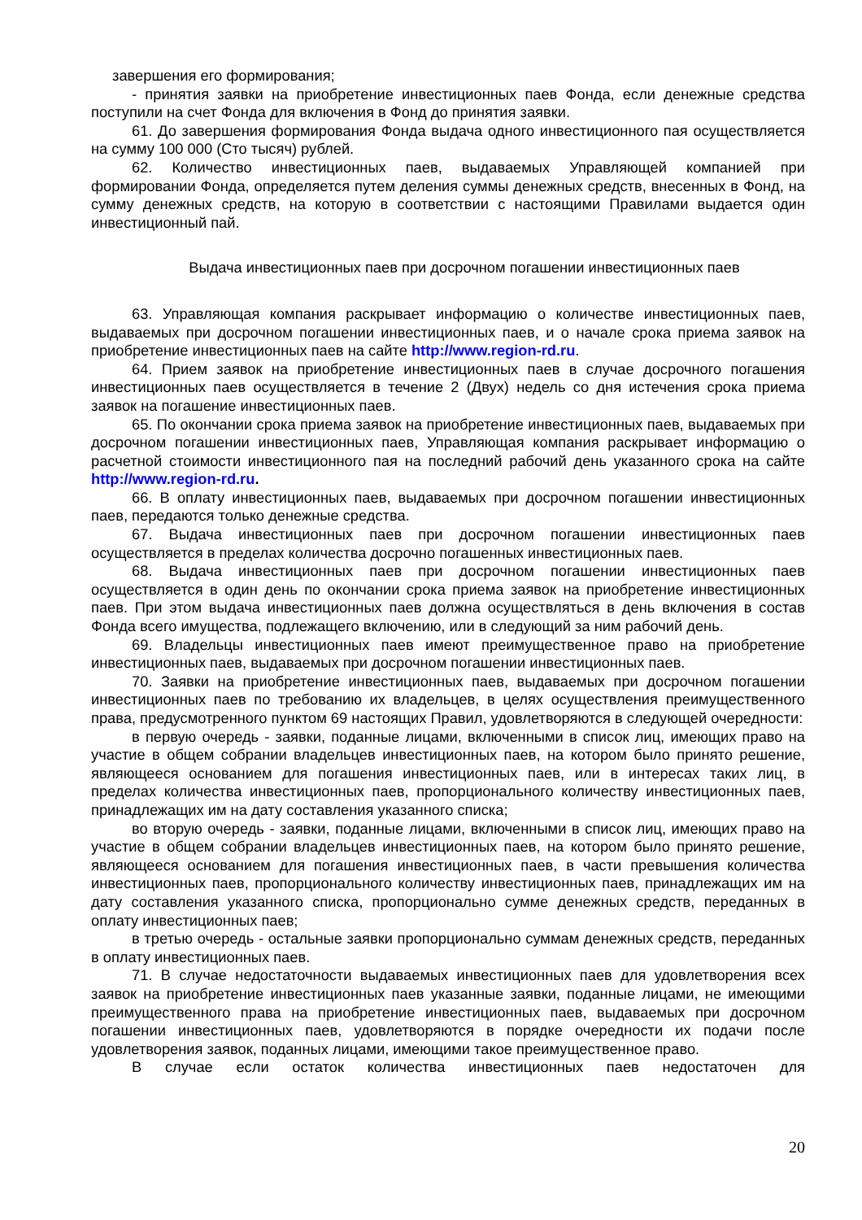завершения его формирования;
- принятия заявки на приобретение инвестиционных паев Фонда, если денежные средства поступили на счет Фонда для включения в Фонд до принятия заявки.
61. До завершения формирования Фонда выдача одного инвестиционного пая осуществляется на сумму 100 000 (Сто тысяч) рублей.
62. Количество инвестиционных паев, выдаваемых Управляющей компанией при формировании Фонда, определяется путем деления суммы денежных средств, внесенных в Фонд, на сумму денежных средств, на которую в соответствии с настоящими Правилами выдается один инвестиционный пай.
Выдача инвестиционных паев при досрочном погашении инвестиционных паев
63. Управляющая компания раскрывает информацию о количестве инвестиционных паев, выдаваемых при досрочном погашении инвестиционных паев, и о начале срока приема заявок на приобретение инвестиционных паев на сайте http://www.region-rd.ru.
64. Прием заявок на приобретение инвестиционных паев в случае досрочного погашения инвестиционных паев осуществляется в течение 2 (Двух) недель со дня истечения срока приема заявок на погашение инвестиционных паев.
65. По окончании срока приема заявок на приобретение инвестиционных паев, выдаваемых при досрочном погашении инвестиционных паев, Управляющая компания раскрывает информацию о расчетной стоимости инвестиционного пая на последний рабочий день указанного срока на сайте http://www.region-rd.ru.
66. В оплату инвестиционных паев, выдаваемых при досрочном погашении инвестиционных паев, передаются только денежные средства.
67. Выдача инвестиционных паев при досрочном погашении инвестиционных паев осуществляется в пределах количества досрочно погашенных инвестиционных паев.
68. Выдача инвестиционных паев при досрочном погашении инвестиционных паев осуществляется в один день по окончании срока приема заявок на приобретение инвестиционных паев. При этом выдача инвестиционных паев должна осуществляться в день включения в состав Фонда всего имущества, подлежащего включению, или в следующий за ним рабочий день.
69. Владельцы инвестиционных паев имеют преимущественное право на приобретение инвестиционных паев, выдаваемых при досрочном погашении инвестиционных паев.
70. Заявки на приобретение инвестиционных паев, выдаваемых при досрочном погашении инвестиционных паев по требованию их владельцев, в целях осуществления преимущественного права, предусмотренного пунктом 69 настоящих Правил, удовлетворяются в следующей очередности:
в первую очередь - заявки, поданные лицами, включенными в список лиц, имеющих право на участие в общем собрании владельцев инвестиционных паев, на котором было принято решение, являющееся основанием для погашения инвестиционных паев, или в интересах таких лиц, в пределах количества инвестиционных паев, пропорционального количеству инвестиционных паев, принадлежащих им на дату составления указанного списка;
во вторую очередь - заявки, поданные лицами, включенными в список лиц, имеющих право на участие в общем собрании владельцев инвестиционных паев, на котором было принято решение, являющееся основанием для погашения инвестиционных паев, в части превышения количества инвестиционных паев, пропорционального количеству инвестиционных паев, принадлежащих им на дату составления указанного списка, пропорционально сумме денежных средств, переданных в оплату инвестиционных паев;
в третью очередь - остальные заявки пропорционально суммам денежных средств, переданных в оплату инвестиционных паев.
71. В случае недостаточности выдаваемых инвестиционных паев для удовлетворения всех заявок на приобретение инвестиционных паев указанные заявки, поданные лицами, не имеющими преимущественного права на приобретение инвестиционных паев, выдаваемых при досрочном погашении инвестиционных паев, удовлетворяются в порядке очередности их подачи после удовлетворения заявок, поданных лицами, имеющими такое преимущественное право.
В случае если остаток количества инвестиционных паев недостаточен для
20